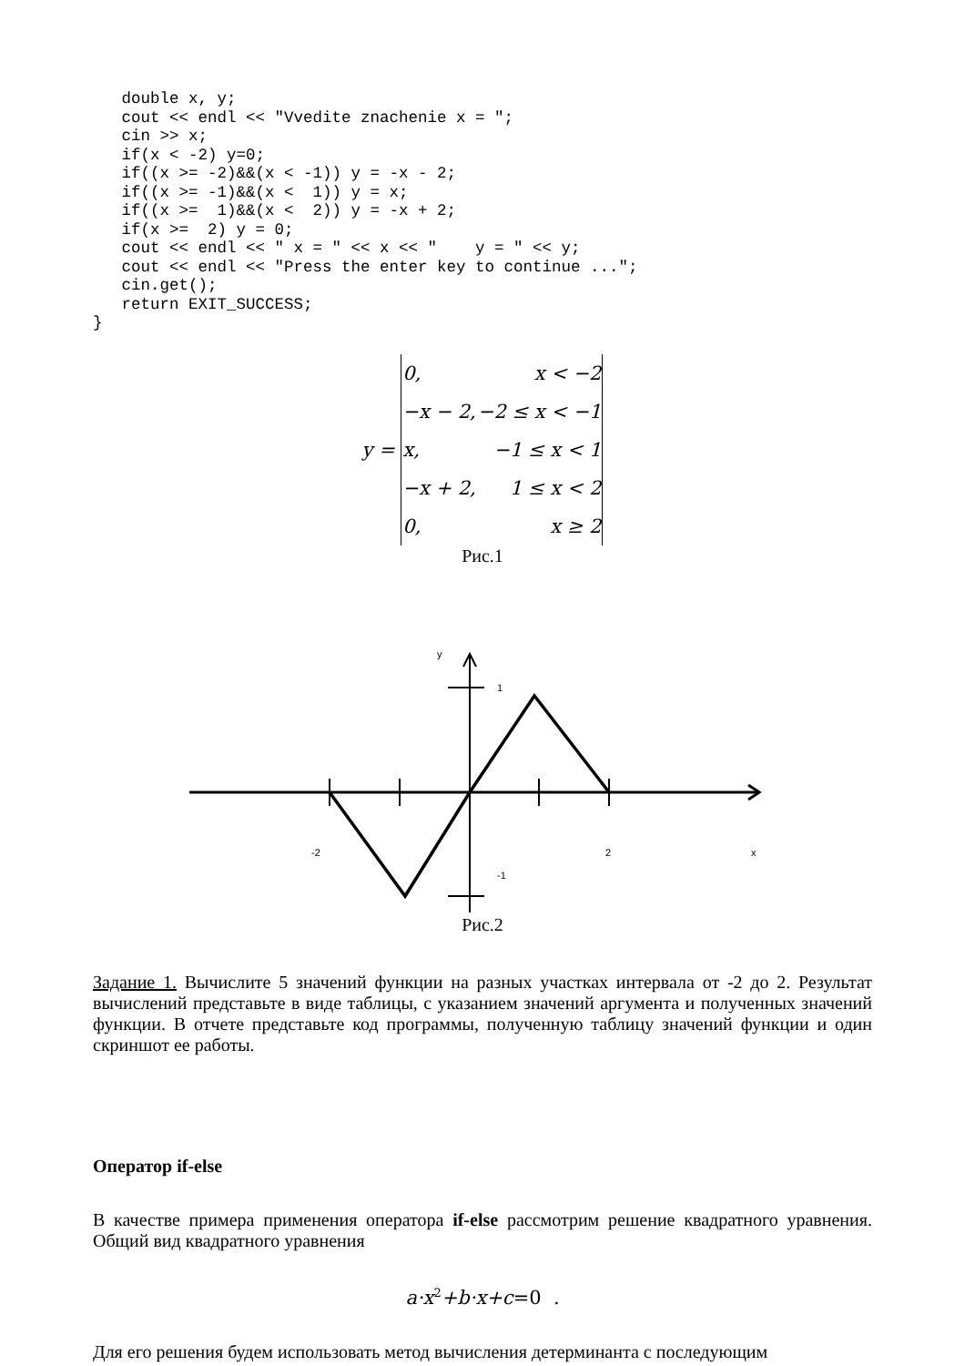double x, y;
   cout << endl << "Vvedite znachenie x = ";
   cin >> x;
   if(x < -2) y=0;
   if((x >= -2)&&(x < -1)) y = -x - 2;
   if((x >= -1)&&(x <  1)) y = x;
   if((x >=  1)&&(x <  2)) y = -x + 2;
   if(x >=  2) y = 0;
   cout << endl << " x = " << x << "    y = " << y;
   cout << endl << "Press the enter key to continue ...";
   cin.get();
   return EXIT_SUCCESS;
}
y =
| 0, | x < −2 |
| −x − 2, | −2 ≤ x < −1 |
| x, | −1 ≤ x < 1 |
| −x + 2, | 1 ≤ x < 2 |
| 0, | x ≥ 2 |
Рис.1
y
1
-2
2
x
-1
Рис.2
Задание 1. Вычислите 5 значений функции на разных участках интервала от -2 до 2. Результат вычислений представьте в виде таблицы, с указанием значений аргумента и полученных значений функции. В отчете представьте код программы, полученную таблицу значений функции и один скриншот ее работы.
Оператор if-else
В качестве примера применения оператора if-else рассмотрим решение квадратного уравнения. Общий вид квадратного уравнения
a·x<sup>2</sup>+b·x+c=0 .
Для его решения будем использовать метод вычисления детерминанта с последующим